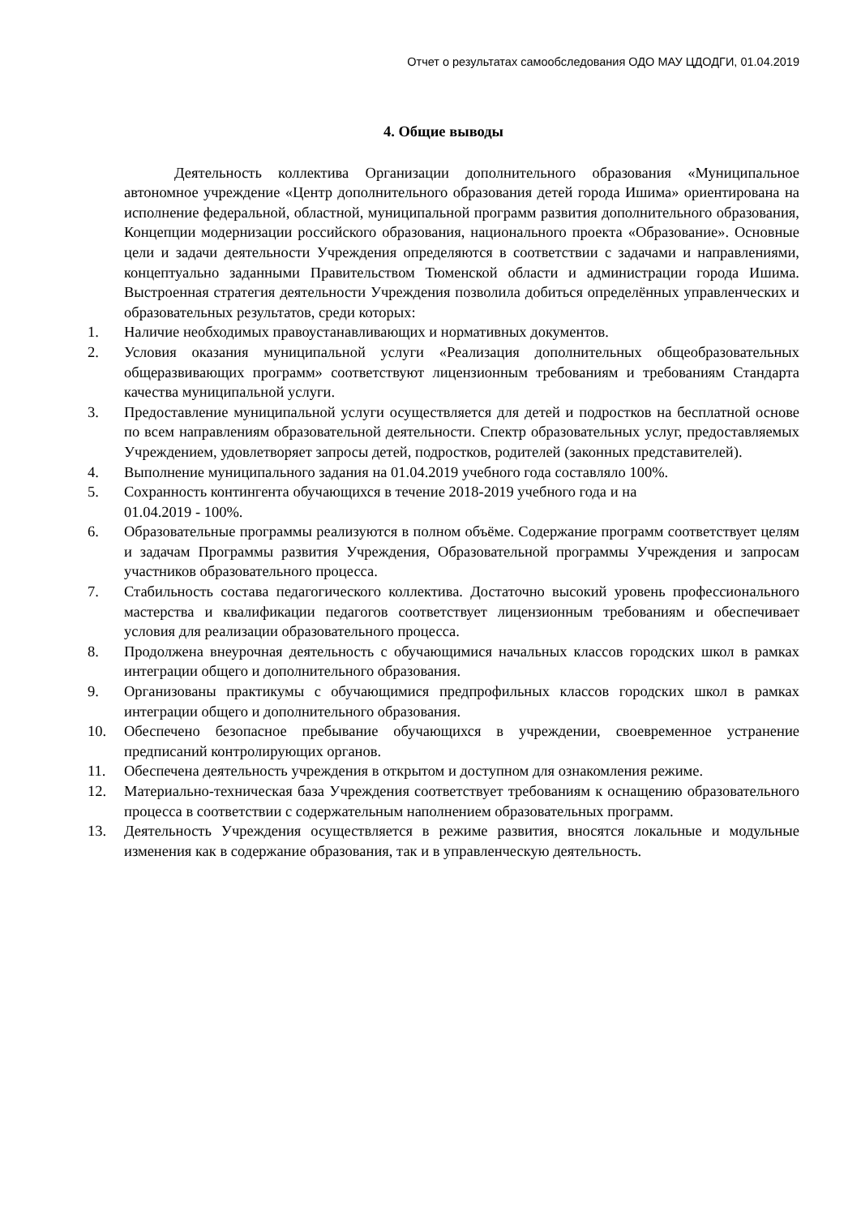Отчет о результатах самообследования ОДО МАУ ЦДОДГИ, 01.04.2019
4. Общие выводы
Деятельность коллектива Организации дополнительного образования «Муниципальное автономное учреждение «Центр дополнительного образования детей города Ишима» ориентирована на исполнение федеральной, областной, муниципальной программ развития дополнительного образования, Концепции модернизации российского образования, национального проекта «Образование». Основные цели и задачи деятельности Учреждения определяются в соответствии с задачами и направлениями, концептуально заданными Правительством Тюменской области и администрации города Ишима. Выстроенная стратегия деятельности Учреждения позволила добиться определённых управленческих и образовательных результатов, среди которых:
1. Наличие необходимых правоустанавливающих и нормативных документов.
2. Условия оказания муниципальной услуги «Реализация дополнительных общеобразовательных общеразвивающих программ» соответствуют лицензионным требованиям и требованиям Стандарта качества муниципальной услуги.
3. Предоставление муниципальной услуги осуществляется для детей и подростков на бесплатной основе по всем направлениям образовательной деятельности. Спектр образовательных услуг, предоставляемых Учреждением, удовлетворяет запросы детей, подростков, родителей (законных представителей).
4. Выполнение муниципального задания на 01.04.2019 учебного года составляло 100%.
5. Сохранность контингента обучающихся в течение 2018-2019 учебного года и на
01.04.2019 - 100%.
6. Образовательные программы реализуются в полном объёме. Содержание программ соответствует целям и задачам Программы развития Учреждения, Образовательной программы Учреждения и запросам участников образовательного процесса.
7. Стабильность состава педагогического коллектива. Достаточно высокий уровень профессионального мастерства и квалификации педагогов соответствует лицензионным требованиям и обеспечивает условия для реализации образовательного процесса.
8. Продолжена внеурочная деятельность с обучающимися начальных классов городских школ в рамках интеграции общего и дополнительного образования.
9. Организованы практикумы с обучающимися предпрофильных классов городских школ в рамках интеграции общего и дополнительного образования.
10. Обеспечено безопасное пребывание обучающихся в учреждении, своевременное устранение предписаний контролирующих органов.
11. Обеспечена деятельность учреждения в открытом и доступном для ознакомления режиме.
12. Материально-техническая база Учреждения соответствует требованиям к оснащению образовательного процесса в соответствии с содержательным наполнением образовательных программ.
13. Деятельность Учреждения осуществляется в режиме развития, вносятся локальные и модульные изменения как в содержание образования, так и в управленческую деятельность.